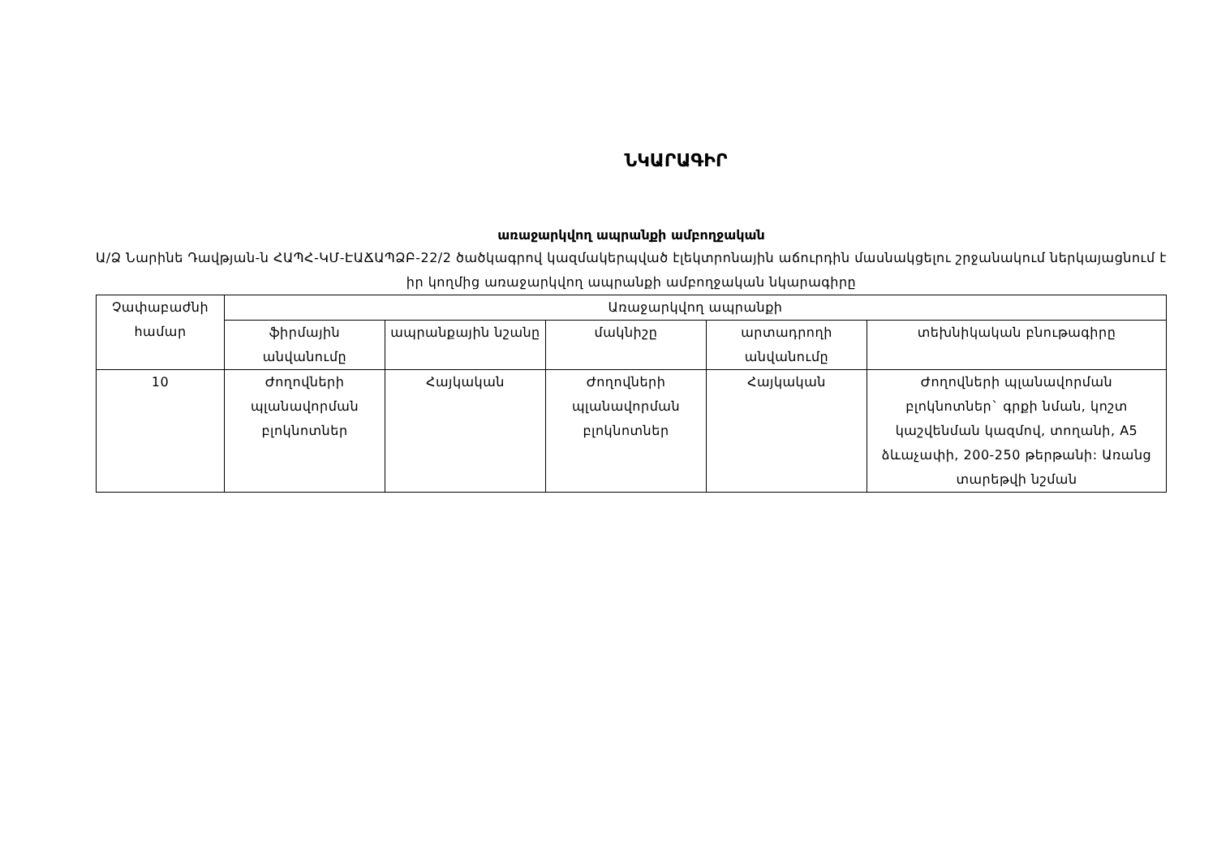ՆԿԱՐԱԳԻՐ
առաջարկվող ապրանքի ամբողջական
Ա/Ձ Նարինե Դավթյան-ն ՀԱՊՀ-ԿՄ-ԷԱՃԱՊՁԲ-22/2 ծածկագրով կազմակերպված էլեկտրոնային աճուրդին մասնակցելու շրջանակում ներկայացնում է իր կողմից առաջարկվող ապրանքի ամբողջական նկարագիրը
| Չափաբաժնի համար | Առաջարկվող ապրանքի | | | | |
| --- | --- | --- | --- | --- | --- |
| | ֆիրմային անվանումը | ապրանքային նշանը | մակնիշը | արտադրողի անվանումը | տեխնիկական բնութագիրը |
| 10 | Ժողովների պլանավորման բլոկնոտներ | Հայկական | Ժողովների պլանավորման բլոկնոտներ | Հայկական | Ժողովների պլանավորման բլոկնոտներ` գրքի նման, կոշտ կաշվենման կազմով, տողանի, A5 ձևաչափի, 200-250 թերթանի: Առանց տարեթվի նշման |